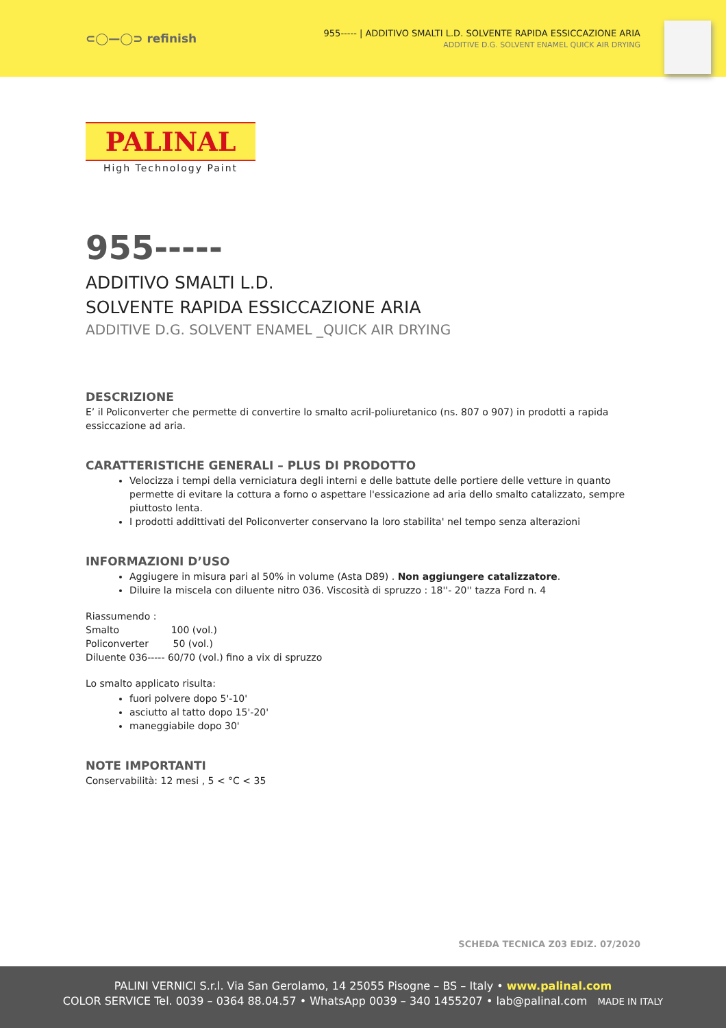⊂◯—◯⊃ refinish
955----- | ADDITIVO SMALTI L.D. SOLVENTE RAPIDA ESSICCAZIONE ARIA
ADDITIVE D.G. SOLVENT ENAMEL QUICK AIR DRYING
PALINAL
High Technology Paint
955-----
ADDITIVO SMALTI L.D.
SOLVENTE RAPIDA ESSICCAZIONE ARIA
ADDITIVE D.G. SOLVENT ENAMEL _QUICK AIR DRYING
DESCRIZIONE
E’ il Policonverter che permette di convertire lo smalto acril-poliuretanico (ns. 807 o 907) in prodotti a rapida essiccazione ad aria.
CARATTERISTICHE GENERALI – PLUS DI PRODOTTO
Velocizza i tempi della verniciatura degli interni e delle battute delle portiere delle vetture in quanto permette di evitare la cottura a forno o aspettare l'essicazione ad aria dello smalto catalizzato, sempre piuttosto lenta.
I prodotti addittivati del Policonverter conservano la loro stabilita' nel tempo senza alterazioni
INFORMAZIONI D’USO
Aggiugere in misura pari al 50% in volume (Asta D89) . Non aggiungere catalizzatore.
Diluire la miscela con diluente nitro 036. Viscosità di spruzzo : 18''- 20'' tazza Ford n. 4
Riassumendo :
Smalto 100 (vol.)
Policonverter 50 (vol.)
Diluente 036----- 60/70 (vol.) fino a vix di spruzzo
Lo smalto applicato risulta:
fuori polvere dopo 5'-10'
asciutto al tatto dopo 15'-20'
maneggiabile dopo 30'
NOTE IMPORTANTI
Conservabilità: 12 mesi , 5 < °C < 35
SCHEDA TECNICA Z03 EDIZ. 07/2020
PALINI VERNICI S.r.l. Via San Gerolamo, 14 25055 Pisogne – BS – Italy • www.palinal.com
COLOR SERVICE Tel. 0039 – 0364 88.04.57 • WhatsApp 0039 – 340 1455207 • lab@palinal.com MADE IN ITALY